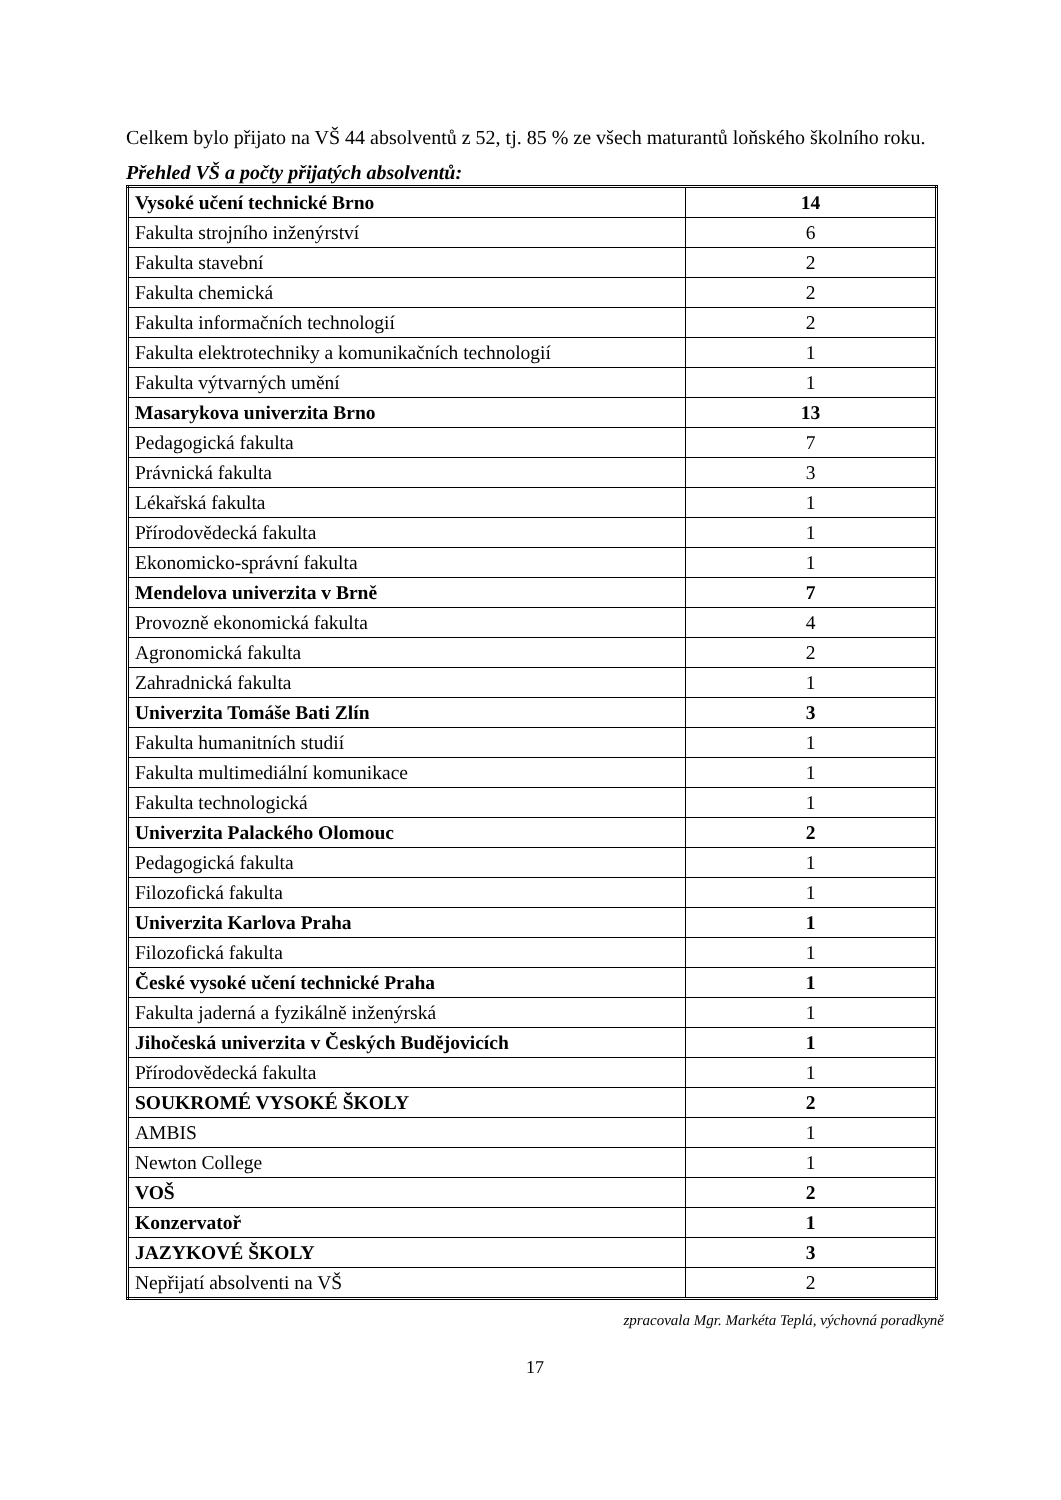Celkem bylo přijato na VŠ 44 absolventů z 52, tj. 85 % ze všech maturantů loňského školního roku.
Přehled VŠ a počty přijatých absolventů:
| Vysoké učení technické Brno | 14 |
| Fakulta strojního inženýrství | 6 |
| Fakulta stavební | 2 |
| Fakulta chemická | 2 |
| Fakulta informačních technologií | 2 |
| Fakulta elektrotechniky a komunikačních technologií | 1 |
| Fakulta výtvarných umění | 1 |
| Masarykova univerzita Brno | 13 |
| Pedagogická fakulta | 7 |
| Právnická fakulta | 3 |
| Lékařská fakulta | 1 |
| Přírodovědecká fakulta | 1 |
| Ekonomicko-správní fakulta | 1 |
| Mendelova univerzita v Brně | 7 |
| Provozně ekonomická fakulta | 4 |
| Agronomická fakulta | 2 |
| Zahradnická fakulta | 1 |
| Univerzita Tomáše Bati Zlín | 3 |
| Fakulta humanitních studií | 1 |
| Fakulta multimediální komunikace | 1 |
| Fakulta technologická | 1 |
| Univerzita Palackého Olomouc | 2 |
| Pedagogická fakulta | 1 |
| Filozofická fakulta | 1 |
| Univerzita Karlova Praha | 1 |
| Filozofická fakulta | 1 |
| České vysoké učení technické Praha | 1 |
| Fakulta jaderná a fyzikálně inženýrská | 1 |
| Jihočeská univerzita v Českých Budějovicích | 1 |
| Přírodovědecká fakulta | 1 |
| SOUKROMÉ VYSOKÉ ŠKOLY | 2 |
| AMBIS | 1 |
| Newton College | 1 |
| VOŠ | 2 |
| Konzervatoř | 1 |
| JAZYKOVÉ ŠKOLY | 3 |
| Nepřijatí absolventi na VŠ | 2 |
zpracovala Mgr. Markéta Teplá, výchovná poradkyně
17